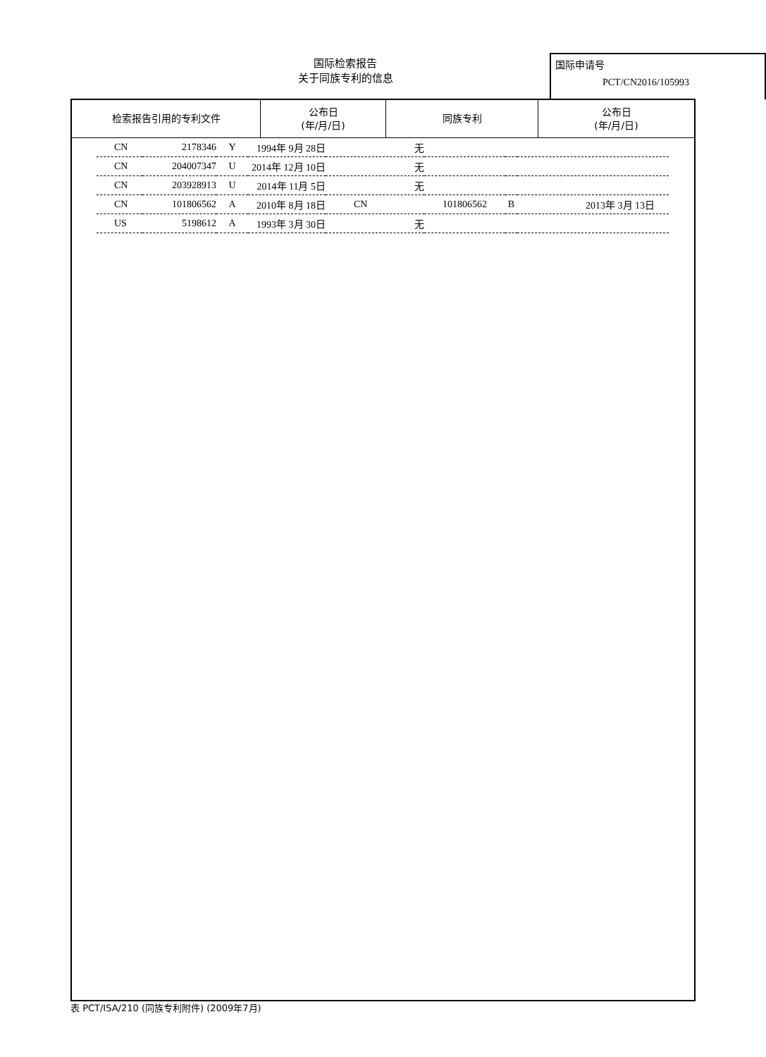国际检索报告
关于同族专利的信息
国际申请号
PCT/CN2016/105993
| 检索报告引用的专利文件 | 公布日 (年/月/日) | 同族专利 | 公布日 (年/月/日) |
| --- | --- | --- | --- |
| CN | 2178346 | Y | 1994年 9月 28日 | 无 | | | |
| CN | 204007347 | U | 2014年 12月 10日 | 无 | | | |
| CN | 203928913 | U | 2014年 11月 5日 | 无 | | | |
| CN | 101806562 | A | 2010年 8月 18日 | CN | 101806562 | B | 2013年 3月 13日 |
| US | 5198612 | A | 1993年 3月 30日 | 无 | | | |
表 PCT/ISA/210 (同族专利附件) (2009年7月)